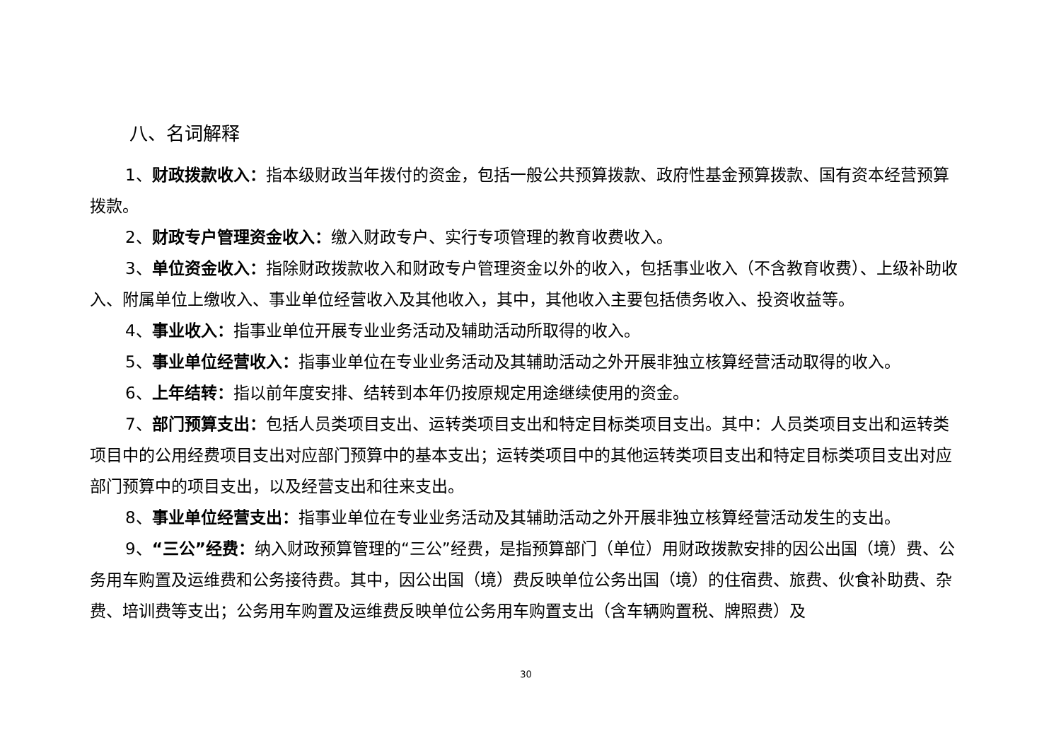八、名词解释
1、财政拨款收入：指本级财政当年拨付的资金，包括一般公共预算拨款、政府性基金预算拨款、国有资本经营预算拨款。
2、财政专户管理资金收入：缴入财政专户、实行专项管理的教育收费收入。
3、单位资金收入：指除财政拨款收入和财政专户管理资金以外的收入，包括事业收入（不含教育收费）、上级补助收入、附属单位上缴收入、事业单位经营收入及其他收入，其中，其他收入主要包括债务收入、投资收益等。
4、事业收入：指事业单位开展专业业务活动及辅助活动所取得的收入。
5、事业单位经营收入：指事业单位在专业业务活动及其辅助活动之外开展非独立核算经营活动取得的收入。
6、上年结转：指以前年度安排、结转到本年仍按原规定用途继续使用的资金。
7、部门预算支出：包括人员类项目支出、运转类项目支出和特定目标类项目支出。其中：人员类项目支出和运转类项目中的公用经费项目支出对应部门预算中的基本支出；运转类项目中的其他运转类项目支出和特定目标类项目支出对应部门预算中的项目支出，以及经营支出和往来支出。
8、事业单位经营支出：指事业单位在专业业务活动及其辅助活动之外开展非独立核算经营活动发生的支出。
9、“三公”经费：纳入财政预算管理的“三公”经费，是指预算部门（单位）用财政拨款安排的因公出国（境）费、公务用车购置及运维费和公务接待费。其中，因公出国（境）费反映单位公务出国（境）的住宿费、旅费、伙食补助费、杂费、培训费等支出；公务用车购置及运维费反映单位公务用车购置支出（含车辆购置税、牌照费）及
30